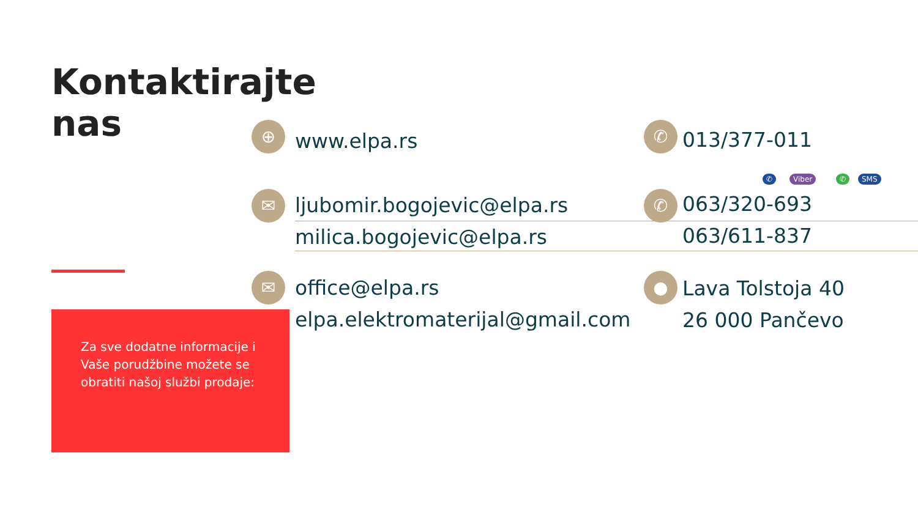Kontaktirajte
nas
Za sve dodatne informacije i Vaše porudžbine možete se obratiti našoj službi prodaje:
⊕ www.elpa.rs
✉
ljubomir.bogojevic@elpa.rs
milica.bogojevic@elpa.rs
✉
office@elpa.rs
elpa.elektromaterijal@gmail.com
✆ 013/377-011
✆ Viber ✆ SMS
✆
063/320-693
063/611-837
●
Lava Tolstoja 40
26 000 Pančevo